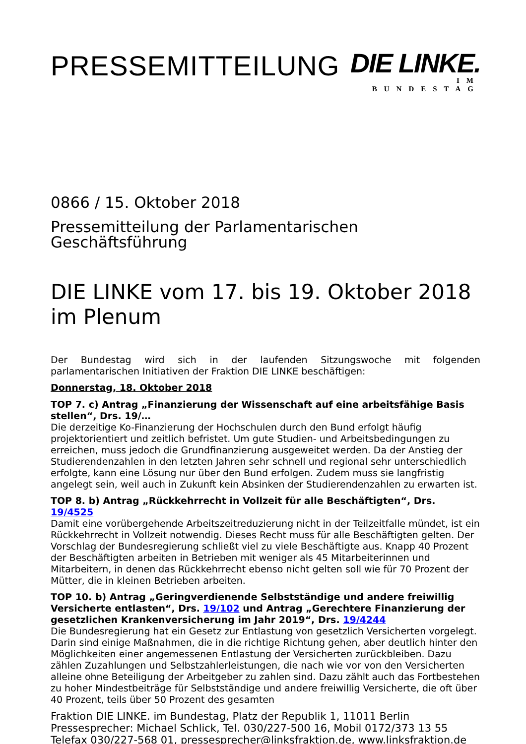PRESSEMITTEILUNG
DIE LINKE.
IM BUNDESTAG
0866 / 15. Oktober 2018
Pressemitteilung der Parlamentarischen Geschäftsführung
DIE LINKE vom 17. bis 19. Oktober 2018 im Plenum
Der Bundestag wird sich in der laufenden Sitzungswoche mit folgenden
parlamentarischen Initiativen der Fraktion DIE LINKE beschäftigen:
Donnerstag, 18. Oktober 2018
TOP 7. c) Antrag „Finanzierung der Wissenschaft auf eine arbeitsfähige Basis stellen“, Drs. 19/…
Die derzeitige Ko-Finanzierung der Hochschulen durch den Bund erfolgt häufig projektorientiert und zeitlich befristet. Um gute Studien- und Arbeitsbedingungen zu erreichen, muss jedoch die Grundfinanzierung ausgeweitet werden. Da der Anstieg der Studierendenzahlen in den letzten Jahren sehr schnell und regional sehr unterschiedlich erfolgte, kann eine Lösung nur über den Bund erfolgen. Zudem muss sie langfristig angelegt sein, weil auch in Zukunft kein Absinken der Studierendenzahlen zu erwarten ist.
TOP 8. b) Antrag „Rückkehrrecht in Vollzeit für alle Beschäftigten“, Drs. 19/4525
Damit eine vorübergehende Arbeitszeitreduzierung nicht in der Teilzeitfalle mündet, ist ein Rückkehrrecht in Vollzeit notwendig. Dieses Recht muss für alle Beschäftigten gelten. Der Vorschlag der Bundesregierung schließt viel zu viele Beschäftigte aus. Knapp 40 Prozent der Beschäftigten arbeiten in Betrieben mit weniger als 45 Mitarbeiterinnen und Mitarbeitern, in denen das Rückkehrrecht ebenso nicht gelten soll wie für 70 Prozent der Mütter, die in kleinen Betrieben arbeiten.
TOP 10. b) Antrag „Geringverdienende Selbstständige und andere freiwillig Versicherte entlasten“, Drs. 19/102 und Antrag „Gerechtere Finanzierung der gesetzlichen Krankenversicherung im Jahr 2019“, Drs. 19/4244
Die Bundesregierung hat ein Gesetz zur Entlastung von gesetzlich Versicherten vorgelegt. Darin sind einige Maßnahmen, die in die richtige Richtung gehen, aber deutlich hinter den Möglichkeiten einer angemessenen Entlastung der Versicherten zurückbleiben. Dazu zählen Zuzahlungen und Selbstzahlerleistungen, die nach wie vor von den Versicherten alleine ohne Beteiligung der Arbeitgeber zu zahlen sind. Dazu zählt auch das Fortbestehen zu hoher Mindestbeiträge für Selbstständige und andere freiwillig Versicherte, die oft über 40 Prozent, teils über 50 Prozent des gesamten
Fraktion DIE LINKE. im Bundestag, Platz der Republik 1, 11011 Berlin
Pressesprecher: Michael Schlick, Tel. 030/227-500 16, Mobil 0172/373 13 55
Telefax 030/227-568 01, pressesprecher@linksfraktion.de, www.linksfraktion.de